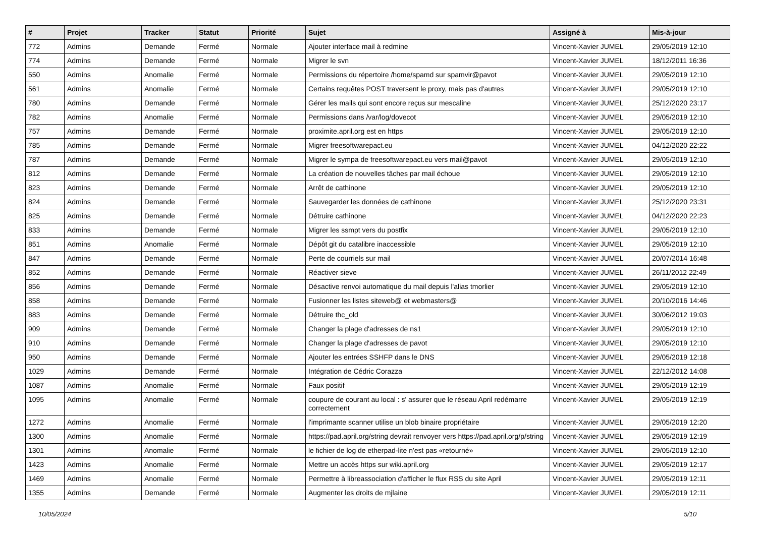| # | Projet | Tracker | Statut | Priorité | Sujet | Assigné à | Mis-à-jour |
| --- | --- | --- | --- | --- | --- | --- | --- |
| 772 | Admins | Demande | Fermé | Normale | Ajouter interface mail à redmine | Vincent-Xavier JUMEL | 29/05/2019 12:10 |
| 774 | Admins | Demande | Fermé | Normale | Migrer le svn | Vincent-Xavier JUMEL | 18/12/2011 16:36 |
| 550 | Admins | Anomalie | Fermé | Normale | Permissions du répertoire /home/spamd sur spamvir@pavot | Vincent-Xavier JUMEL | 29/05/2019 12:10 |
| 561 | Admins | Anomalie | Fermé | Normale | Certains requêtes POST traversent le proxy, mais pas d'autres | Vincent-Xavier JUMEL | 29/05/2019 12:10 |
| 780 | Admins | Demande | Fermé | Normale | Gérer les mails qui sont encore reçus sur mescaline | Vincent-Xavier JUMEL | 25/12/2020 23:17 |
| 782 | Admins | Anomalie | Fermé | Normale | Permissions dans /var/log/dovecot | Vincent-Xavier JUMEL | 29/05/2019 12:10 |
| 757 | Admins | Demande | Fermé | Normale | proximite.april.org est en https | Vincent-Xavier JUMEL | 29/05/2019 12:10 |
| 785 | Admins | Demande | Fermé | Normale | Migrer freesoftwarepact.eu | Vincent-Xavier JUMEL | 04/12/2020 22:22 |
| 787 | Admins | Demande | Fermé | Normale | Migrer le sympa de freesoftwarepact.eu vers mail@pavot | Vincent-Xavier JUMEL | 29/05/2019 12:10 |
| 812 | Admins | Demande | Fermé | Normale | La création de nouvelles tâches par mail échoue | Vincent-Xavier JUMEL | 29/05/2019 12:10 |
| 823 | Admins | Demande | Fermé | Normale | Arrêt de cathinone | Vincent-Xavier JUMEL | 29/05/2019 12:10 |
| 824 | Admins | Demande | Fermé | Normale | Sauvegarder les données de cathinone | Vincent-Xavier JUMEL | 25/12/2020 23:31 |
| 825 | Admins | Demande | Fermé | Normale | Détruire cathinone | Vincent-Xavier JUMEL | 04/12/2020 22:23 |
| 833 | Admins | Demande | Fermé | Normale | Migrer les ssmpt vers du postfix | Vincent-Xavier JUMEL | 29/05/2019 12:10 |
| 851 | Admins | Anomalie | Fermé | Normale | Dépôt git du catalibre inaccessible | Vincent-Xavier JUMEL | 29/05/2019 12:10 |
| 847 | Admins | Demande | Fermé | Normale | Perte de courriels sur mail | Vincent-Xavier JUMEL | 20/07/2014 16:48 |
| 852 | Admins | Demande | Fermé | Normale | Réactiver sieve | Vincent-Xavier JUMEL | 26/11/2012 22:49 |
| 856 | Admins | Demande | Fermé | Normale | Désactive renvoi automatique du mail depuis l'alias tmorlier | Vincent-Xavier JUMEL | 29/05/2019 12:10 |
| 858 | Admins | Demande | Fermé | Normale | Fusionner les listes siteweb@ et webmasters@ | Vincent-Xavier JUMEL | 20/10/2016 14:46 |
| 883 | Admins | Demande | Fermé | Normale | Détruire thc_old | Vincent-Xavier JUMEL | 30/06/2012 19:03 |
| 909 | Admins | Demande | Fermé | Normale | Changer la plage d'adresses de ns1 | Vincent-Xavier JUMEL | 29/05/2019 12:10 |
| 910 | Admins | Demande | Fermé | Normale | Changer la plage d'adresses de pavot | Vincent-Xavier JUMEL | 29/05/2019 12:10 |
| 950 | Admins | Demande | Fermé | Normale | Ajouter les entrées SSHFP dans le DNS | Vincent-Xavier JUMEL | 29/05/2019 12:18 |
| 1029 | Admins | Demande | Fermé | Normale | Intégration de Cédric Corazza | Vincent-Xavier JUMEL | 22/12/2012 14:08 |
| 1087 | Admins | Anomalie | Fermé | Normale | Faux positif | Vincent-Xavier JUMEL | 29/05/2019 12:19 |
| 1095 | Admins | Anomalie | Fermé | Normale | coupure de courant au local : s' assurer que le réseau April redémarre correctement | Vincent-Xavier JUMEL | 29/05/2019 12:19 |
| 1272 | Admins | Anomalie | Fermé | Normale | l'imprimante scanner utilise un blob binaire propriétaire | Vincent-Xavier JUMEL | 29/05/2019 12:20 |
| 1300 | Admins | Anomalie | Fermé | Normale | https://pad.april.org/string devrait renvoyer vers https://pad.april.org/p/string | Vincent-Xavier JUMEL | 29/05/2019 12:19 |
| 1301 | Admins | Anomalie | Fermé | Normale | le fichier de log de etherpad-lite n'est pas «retourné» | Vincent-Xavier JUMEL | 29/05/2019 12:10 |
| 1423 | Admins | Anomalie | Fermé | Normale | Mettre un accès https sur wiki.april.org | Vincent-Xavier JUMEL | 29/05/2019 12:17 |
| 1469 | Admins | Anomalie | Fermé | Normale | Permettre à libreassociation d'afficher le flux RSS du site April | Vincent-Xavier JUMEL | 29/05/2019 12:11 |
| 1355 | Admins | Demande | Fermé | Normale | Augmenter les droits de mjlaine | Vincent-Xavier JUMEL | 29/05/2019 12:11 |
10/05/2024 5/10